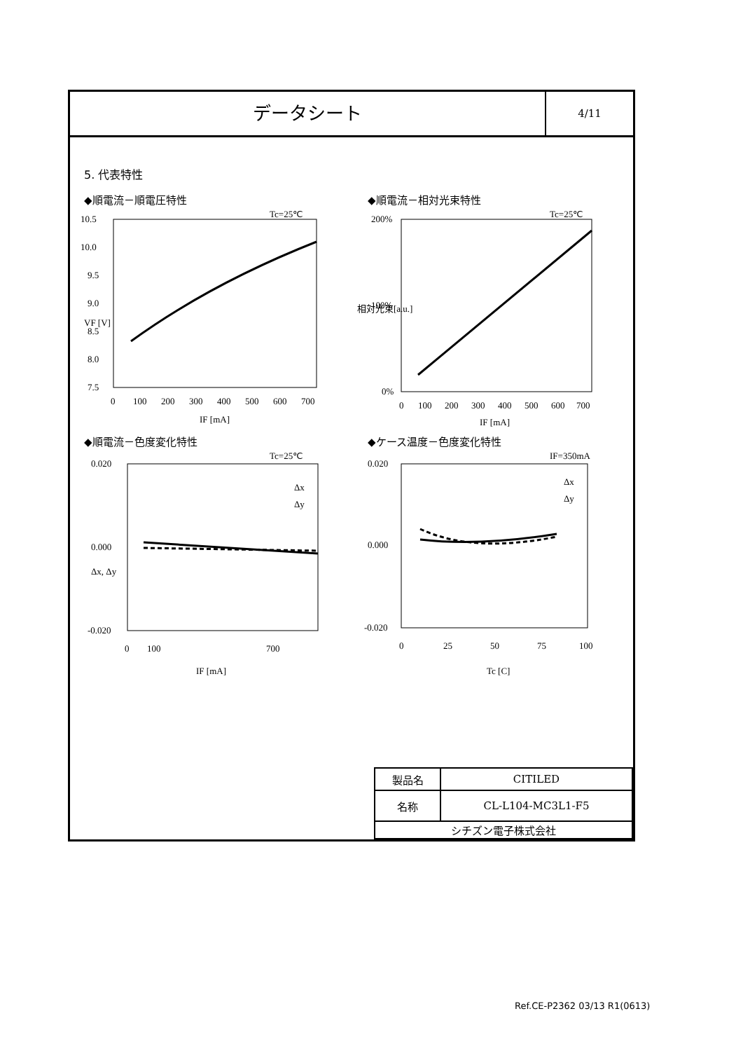データシート
4/11
5. 代表特性
◆順電流－順電圧特性
Tc=25℃
10.5
10.0
9.5
9.0
8.5
8.0
7.5
0
100
200
300
400
500
600
700
IF [mA]
VF [V]
◆順電流－相対光束特性
Tc=25℃
200%
100%
0%
0
100
200
300
400
500
600
700
IF [mA]
相対光束[a.u.]
◆順電流－色度変化特性
Tc=25℃
0.020
0.000
-0.020
Δx
Δy
0
100
700
IF [mA]
Δx, Δy
◆ケース温度－色度変化特性
IF=350mA
0.020
0.000
-0.020
Δx
Δy
0
25
50
75
100
Tc [C]
| 製品名 | CITILED |
| 名称 | CL-L104-MC3L1-F5 |
| シチズン電子株式会社 | |
Ref.CE-P2362 03/13 R1(0613)